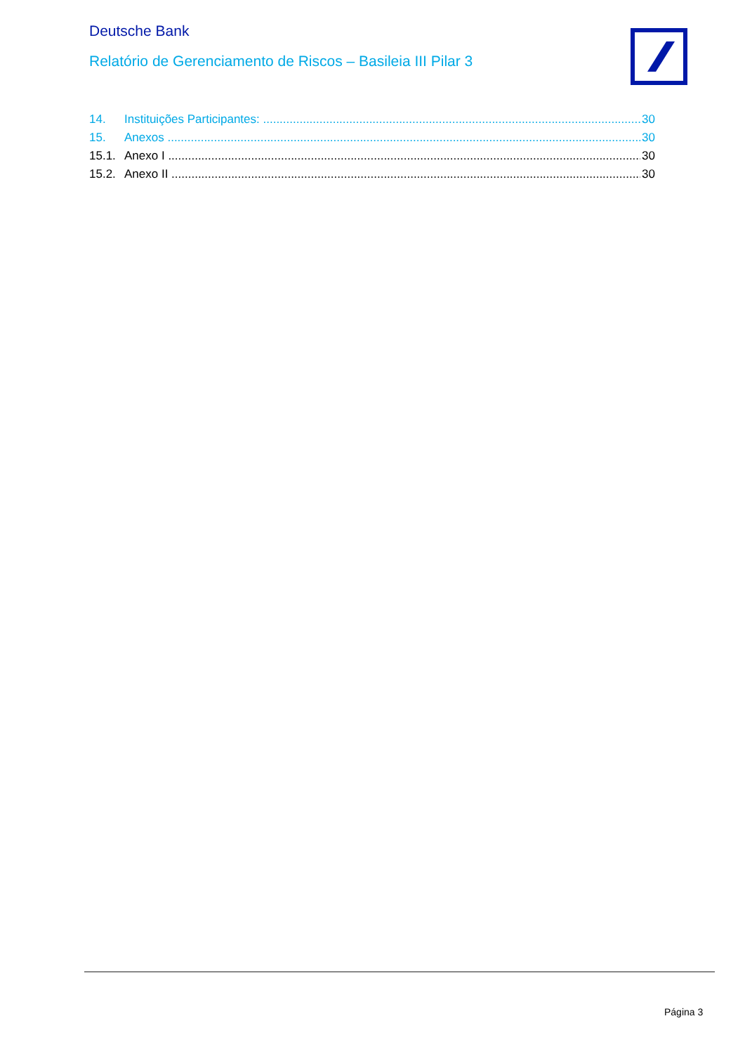Deutsche Bank
Relatório de Gerenciamento de Riscos – Basileia III Pilar 3
14. Instituições Participantes: 30
15. Anexos 30
15.1. Anexo I 30
15.2. Anexo II 30
Página 3